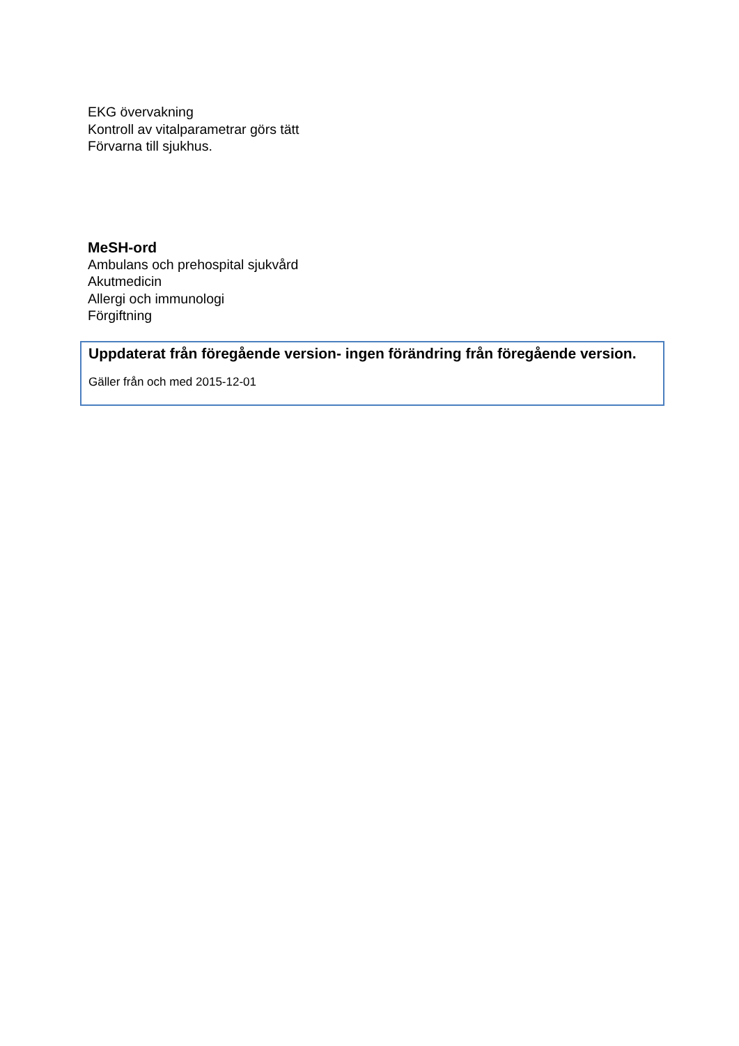EKG övervakning
Kontroll av vitalparametrar görs tätt
Förvarna till sjukhus.
MeSH-ord
Ambulans och prehospital sjukvård
Akutmedicin
Allergi och immunologi
Förgiftning
Uppdaterat från föregående version- ingen förändring från föregående version.
Gäller från och med 2015-12-01